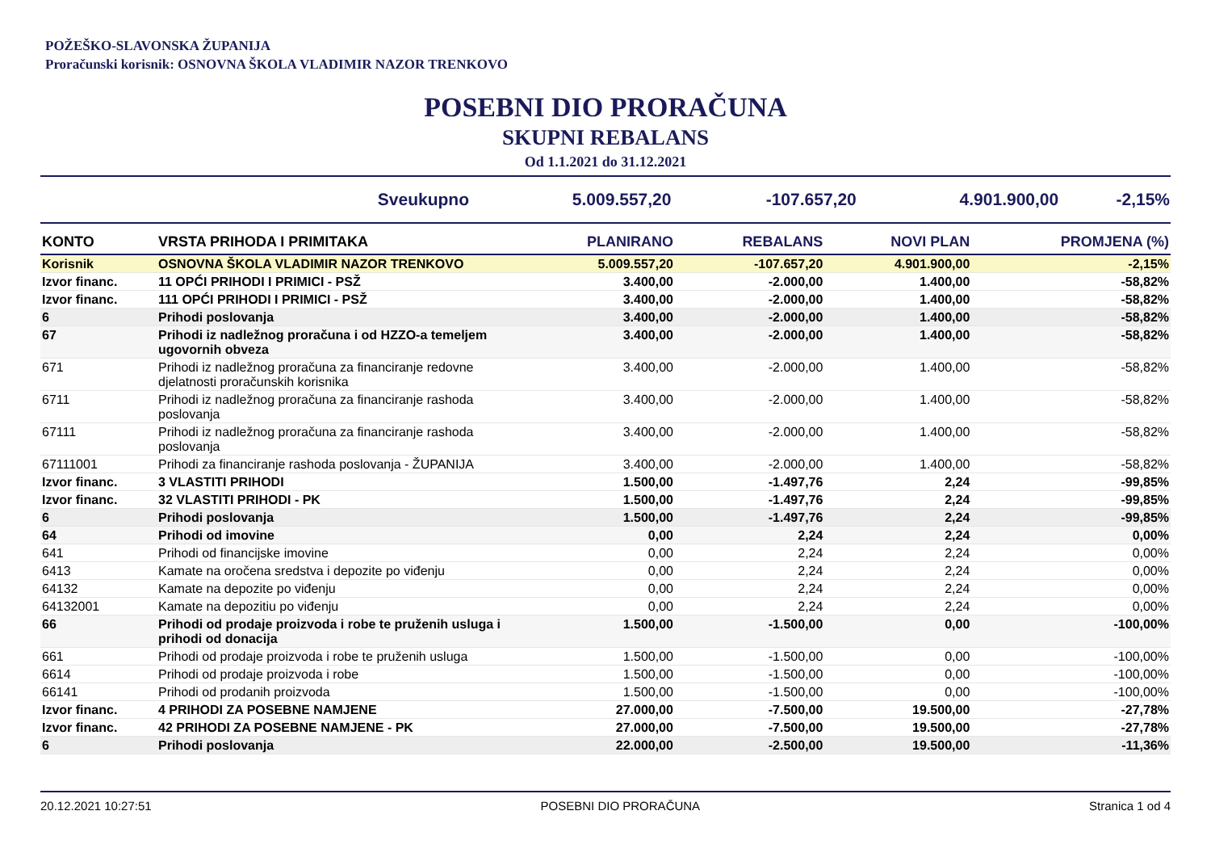POŽEŠKO-SLAVONSKA ŽUPANIJA
Proračunski korisnik: OSNOVNA ŠKOLA VLADIMIR NAZOR TRENKOVO
POSEBNI DIO PRORAČUNA
SKUPNI REBALANS
Od 1.1.2021 do 31.12.2021
| Sveukupno | 5.009.557,20 | -107.657,20 | 4.901.900,00 | -2,15% |
| KONTO | VRSTA PRIHODA I PRIMITAKA | PLANIRANO | REBALANS | NOVI PLAN | PROMJENA (%) |
| --- | --- | --- | --- | --- | --- |
| Korisnik | OSNOVNA ŠKOLA VLADIMIR NAZOR TRENKOVO | 5.009.557,20 | -107.657,20 | 4.901.900,00 | -2,15% |
| Izvor financ. | 11 OPĆI PRIHODI I PRIMICI - PSŽ | 3.400,00 | -2.000,00 | 1.400,00 | -58,82% |
| Izvor financ. | 111 OPĆI PRIHODI I PRIMICI - PSŽ | 3.400,00 | -2.000,00 | 1.400,00 | -58,82% |
| 6 | Prihodi poslovanja | 3.400,00 | -2.000,00 | 1.400,00 | -58,82% |
| 67 | Prihodi iz nadležnog proračuna i od HZZO-a temeljem ugovornih obveza | 3.400,00 | -2.000,00 | 1.400,00 | -58,82% |
| 671 | Prihodi iz nadležnog proračuna za financiranje redovne djelatnosti proračunskih korisnika | 3.400,00 | -2.000,00 | 1.400,00 | -58,82% |
| 6711 | Prihodi iz nadležnog proračuna za financiranje rashoda poslovanja | 3.400,00 | -2.000,00 | 1.400,00 | -58,82% |
| 67111 | Prihodi iz nadležnog proračuna za financiranje rashoda poslovanja | 3.400,00 | -2.000,00 | 1.400,00 | -58,82% |
| 67111001 | Prihodi za financiranje rashoda poslovanja - ŽUPANIJA | 3.400,00 | -2.000,00 | 1.400,00 | -58,82% |
| Izvor financ. | 3 VLASTITI PRIHODI | 1.500,00 | -1.497,76 | 2,24 | -99,85% |
| Izvor financ. | 32 VLASTITI PRIHODI - PK | 1.500,00 | -1.497,76 | 2,24 | -99,85% |
| 6 | Prihodi poslovanja | 1.500,00 | -1.497,76 | 2,24 | -99,85% |
| 64 | Prihodi od imovine | 0,00 | 2,24 | 2,24 | 0,00% |
| 641 | Prihodi od financijske imovine | 0,00 | 2,24 | 2,24 | 0,00% |
| 6413 | Kamate na oročena sredstva i depozite po viđenju | 0,00 | 2,24 | 2,24 | 0,00% |
| 64132 | Kamate na depozite po viđenju | 0,00 | 2,24 | 2,24 | 0,00% |
| 64132001 | Kamate na depozitiu po viđenju | 0,00 | 2,24 | 2,24 | 0,00% |
| 66 | Prihodi od prodaje proizvoda i robe te pruženih usluga i prihodi od donacija | 1.500,00 | -1.500,00 | 0,00 | -100,00% |
| 661 | Prihodi od prodaje proizvoda i robe te pruženih usluga | 1.500,00 | -1.500,00 | 0,00 | -100,00% |
| 6614 | Prihodi od prodaje proizvoda i robe | 1.500,00 | -1.500,00 | 0,00 | -100,00% |
| 66141 | Prihodi od prodanih proizvoda | 1.500,00 | -1.500,00 | 0,00 | -100,00% |
| Izvor financ. | 4 PRIHODI ZA POSEBNE NAMJENE | 27.000,00 | -7.500,00 | 19.500,00 | -27,78% |
| Izvor financ. | 42 PRIHODI ZA POSEBNE NAMJENE - PK | 27.000,00 | -7.500,00 | 19.500,00 | -27,78% |
| 6 | Prihodi poslovanja | 22.000,00 | -2.500,00 | 19.500,00 | -11,36% |
20.12.2021 10:27:51 POSEBNI DIO PRORAČUNA Stranica 1 od 4